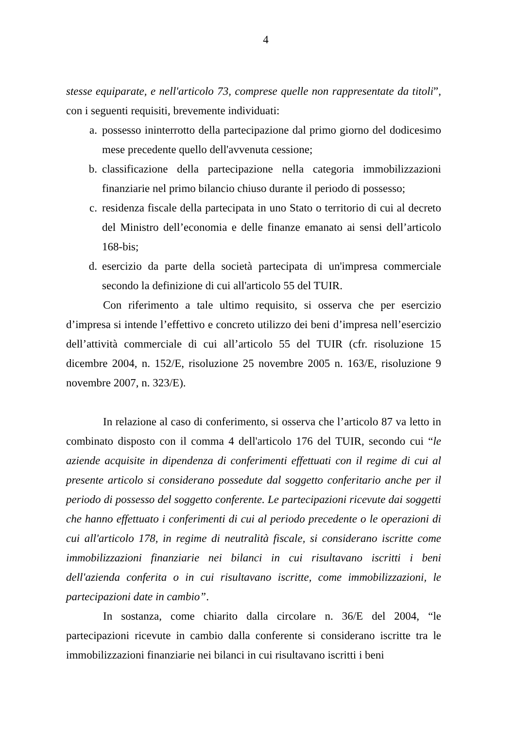4
stesse equiparate, e nell'articolo 73, comprese quelle non rappresentate da titoli”, con i seguenti requisiti, brevemente individuati:
a. possesso ininterrotto della partecipazione dal primo giorno del dodicesimo mese precedente quello dell'avvenuta cessione;
b. classificazione della partecipazione nella categoria immobilizzazioni finanziarie nel primo bilancio chiuso durante il periodo di possesso;
c. residenza fiscale della partecipata in uno Stato o territorio di cui al decreto del Ministro dell’economia e delle finanze emanato ai sensi dell’articolo 168-bis;
d. esercizio da parte della società partecipata di un'impresa commerciale secondo la definizione di cui all'articolo 55 del TUIR.
Con riferimento a tale ultimo requisito, si osserva che per esercizio d’impresa si intende l’effettivo e concreto utilizzo dei beni d’impresa nell’esercizio dell’attività commerciale di cui all’articolo 55 del TUIR (cfr. risoluzione 15 dicembre 2004, n. 152/E, risoluzione 25 novembre 2005 n. 163/E, risoluzione 9 novembre 2007, n. 323/E).
In relazione al caso di conferimento, si osserva che l’articolo 87 va letto in combinato disposto con il comma 4 dell'articolo 176 del TUIR, secondo cui “le aziende acquisite in dipendenza di conferimenti effettuati con il regime di cui al presente articolo si considerano possedute dal soggetto conferitario anche per il periodo di possesso del soggetto conferente. Le partecipazioni ricevute dai soggetti che hanno effettuato i conferimenti di cui al periodo precedente o le operazioni di cui all'articolo 178, in regime di neutralità fiscale, si considerano iscritte come immobilizzazioni finanziarie nei bilanci in cui risultavano iscritti i beni dell'azienda conferita o in cui risultavano iscritte, come immobilizzazioni, le partecipazioni date in cambio”.
In sostanza, come chiarito dalla circolare n. 36/E del 2004, “le partecipazioni ricevute in cambio dalla conferente si considerano iscritte tra le immobilizzazioni finanziarie nei bilanci in cui risultavano iscritti i beni